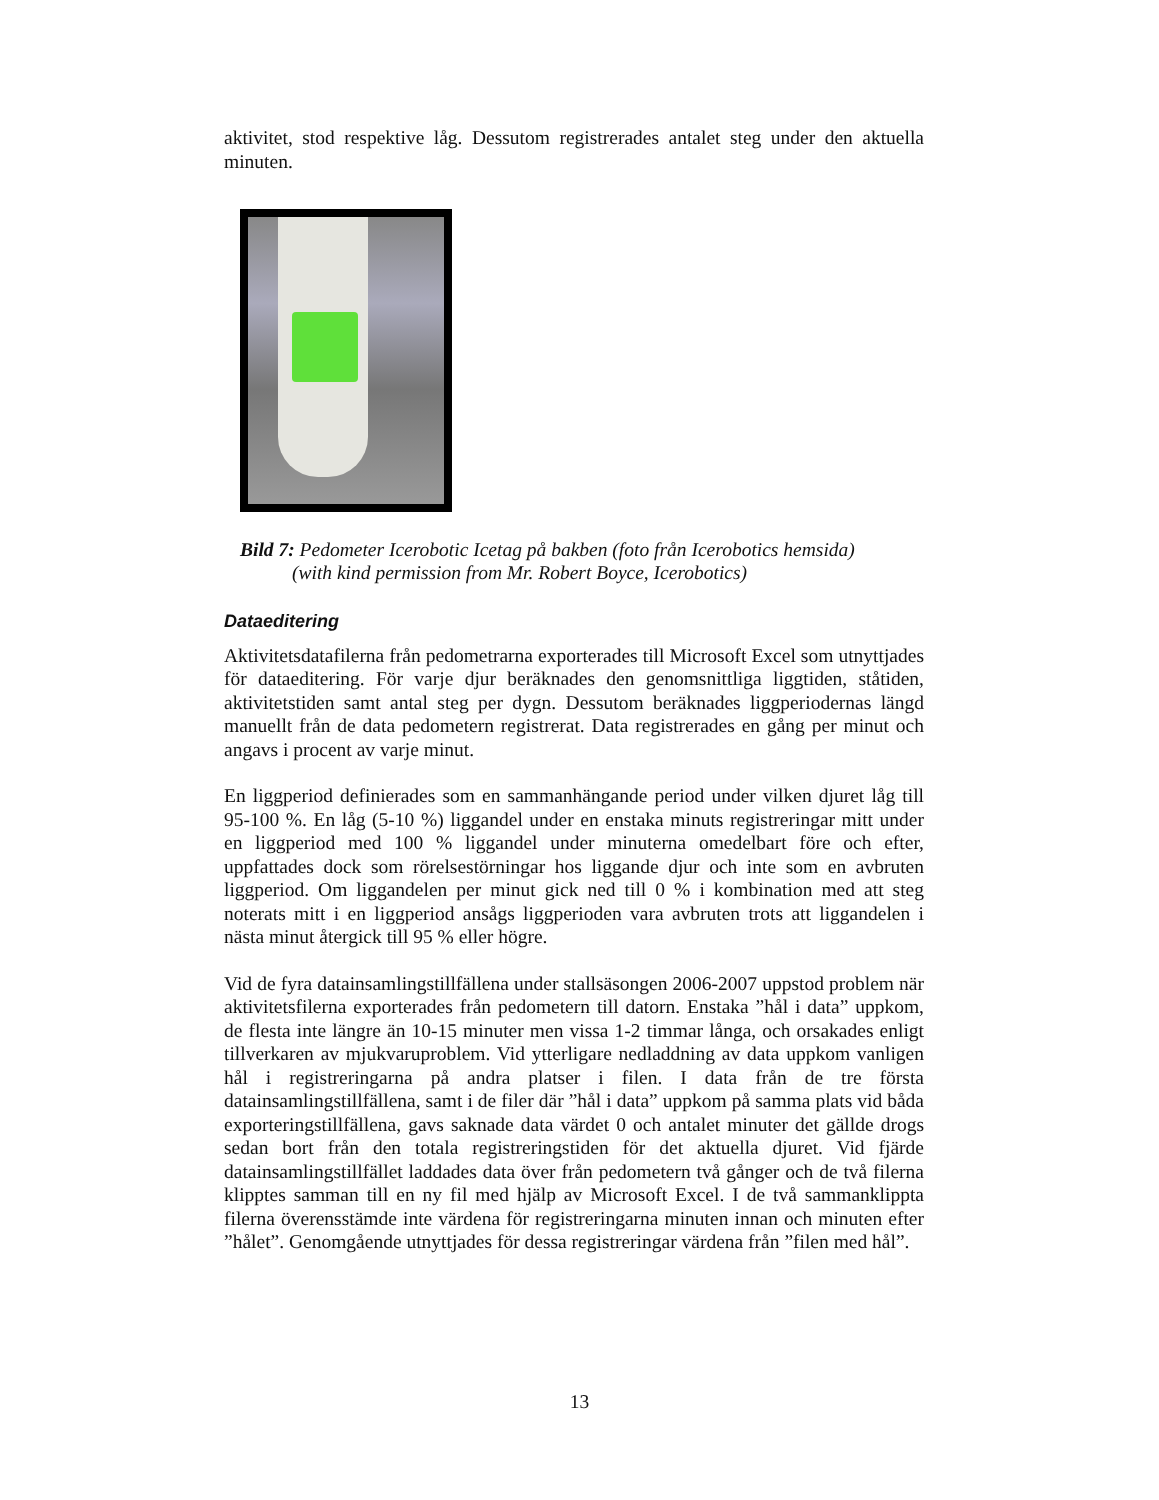aktivitet, stod respektive låg. Dessutom registrerades antalet steg under den aktuella minuten.
Bild 7: Pedometer Icerobotic Icetag på bakben (foto från Icerobotics hemsida)
(with kind permission from Mr. Robert Boyce, Icerobotics)
Dataeditering
Aktivitetsdatafilerna från pedometrarna exporterades till Microsoft Excel som utnyttjades för dataeditering. För varje djur beräknades den genomsnittliga liggtiden, ståtiden, aktivitetstiden samt antal steg per dygn. Dessutom beräknades liggperiodernas längd manuellt från de data pedometern registrerat. Data registrerades en gång per minut och angavs i procent av varje minut.
En liggperiod definierades som en sammanhängande period under vilken djuret låg till 95-100 %. En låg (5-10 %) liggandel under en enstaka minuts registreringar mitt under en liggperiod med 100 % liggandel under minuterna omedelbart före och efter, uppfattades dock som rörelsestörningar hos liggande djur och inte som en avbruten liggperiod. Om liggandelen per minut gick ned till 0 % i kombination med att steg noterats mitt i en liggperiod ansågs liggperioden vara avbruten trots att liggandelen i nästa minut återgick till 95 % eller högre.
Vid de fyra datainsamlingstillfällena under stallsäsongen 2006-2007 uppstod problem när aktivitetsfilerna exporterades från pedometern till datorn. Enstaka ”hål i data” uppkom, de flesta inte längre än 10-15 minuter men vissa 1-2 timmar långa, och orsakades enligt tillverkaren av mjukvaruproblem. Vid ytterligare nedladdning av data uppkom vanligen hål i registreringarna på andra platser i filen. I data från de tre första datainsamlingstillfällena, samt i de filer där ”hål i data” uppkom på samma plats vid båda exporteringstillfällena, gavs saknade data värdet 0 och antalet minuter det gällde drogs sedan bort från den totala registreringstiden för det aktuella djuret. Vid fjärde datainsamlingstillfället laddades data över från pedometern två gånger och de två filerna klipptes samman till en ny fil med hjälp av Microsoft Excel. I de två sammanklippta filerna överensstämde inte värdena för registreringarna minuten innan och minuten efter ”hålet”. Genomgående utnyttjades för dessa registreringar värdena från ”filen med hål”.
13